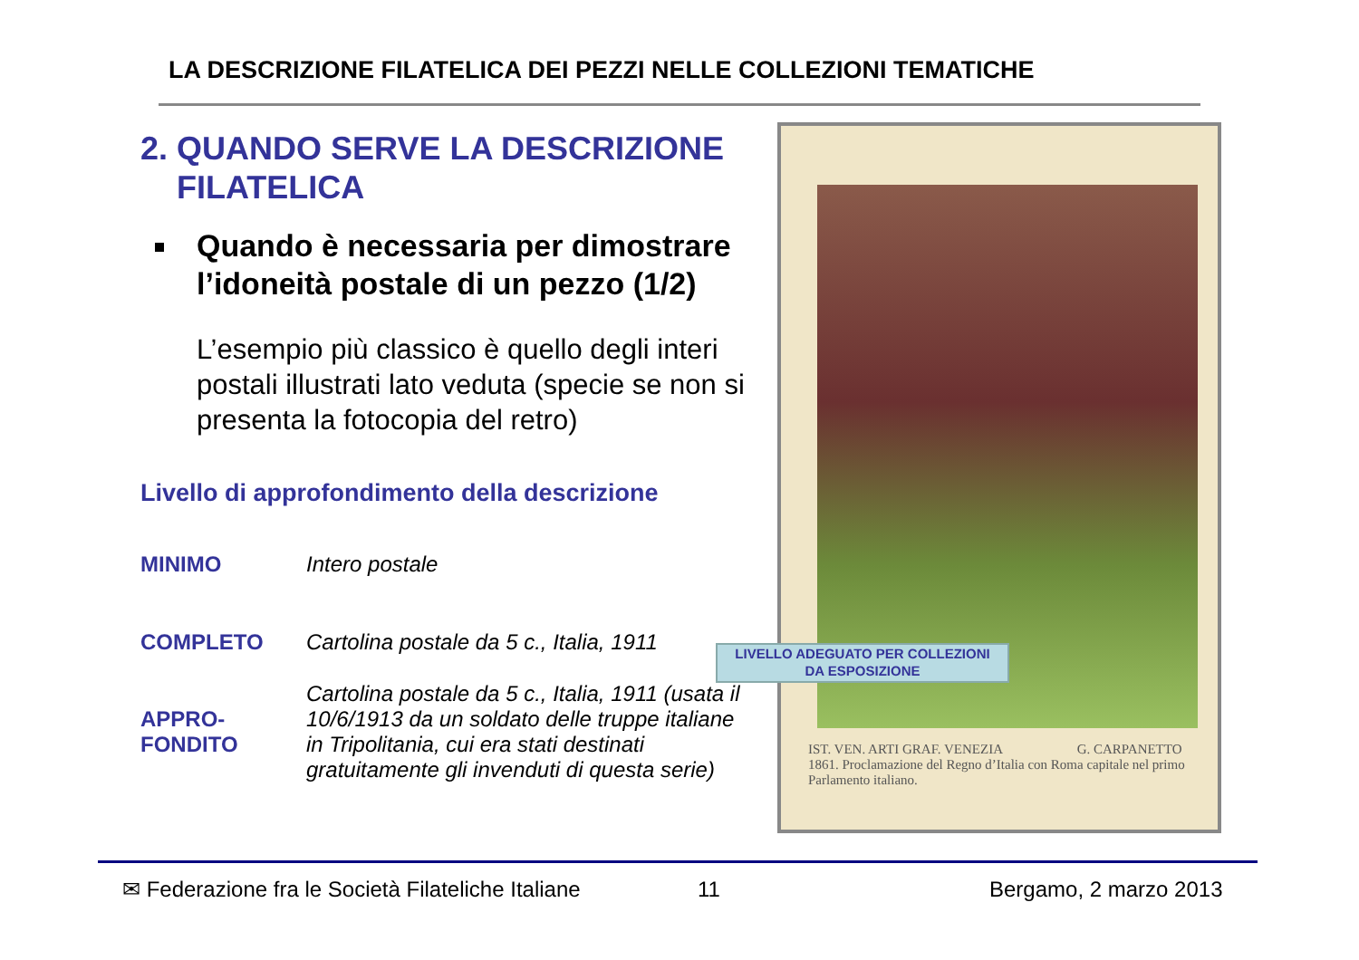LA DESCRIZIONE FILATELICA DEI PEZZI NELLE COLLEZIONI TEMATICHE
2. QUANDO SERVE LA DESCRIZIONE
FILATELICA
Quando è necessaria per dimostrare l’idoneità postale di un pezzo (1/2)
L’esempio più classico è quello degli interi postali illustrati lato veduta (specie se non si presenta la fotocopia del retro)
Livello di approfondimento della descrizione
| MINIMO | Intero postale |
| COMPLETO | Cartolina postale da 5 c., Italia, 1911 |
| APPRO- FONDITO | Cartolina postale da 5 c., Italia, 1911 (usata il 10/6/1913 da un soldato delle truppe italiane in Tripolitania, cui era stati destinati gratuitamente gli invenduti di questa serie) |
IST. VEN. ARTI GRAF. VENEZIA G. CARPANETTO
1861. Proclamazione del Regno d’Italia con Roma capitale nel primo Parlamento italiano.
LIVELLO ADEGUATO PER COLLEZIONI
DA ESPOSIZIONE
✉ Federazione fra le Società Filateliche Italiane
11 Bergamo, 2 marzo 2013